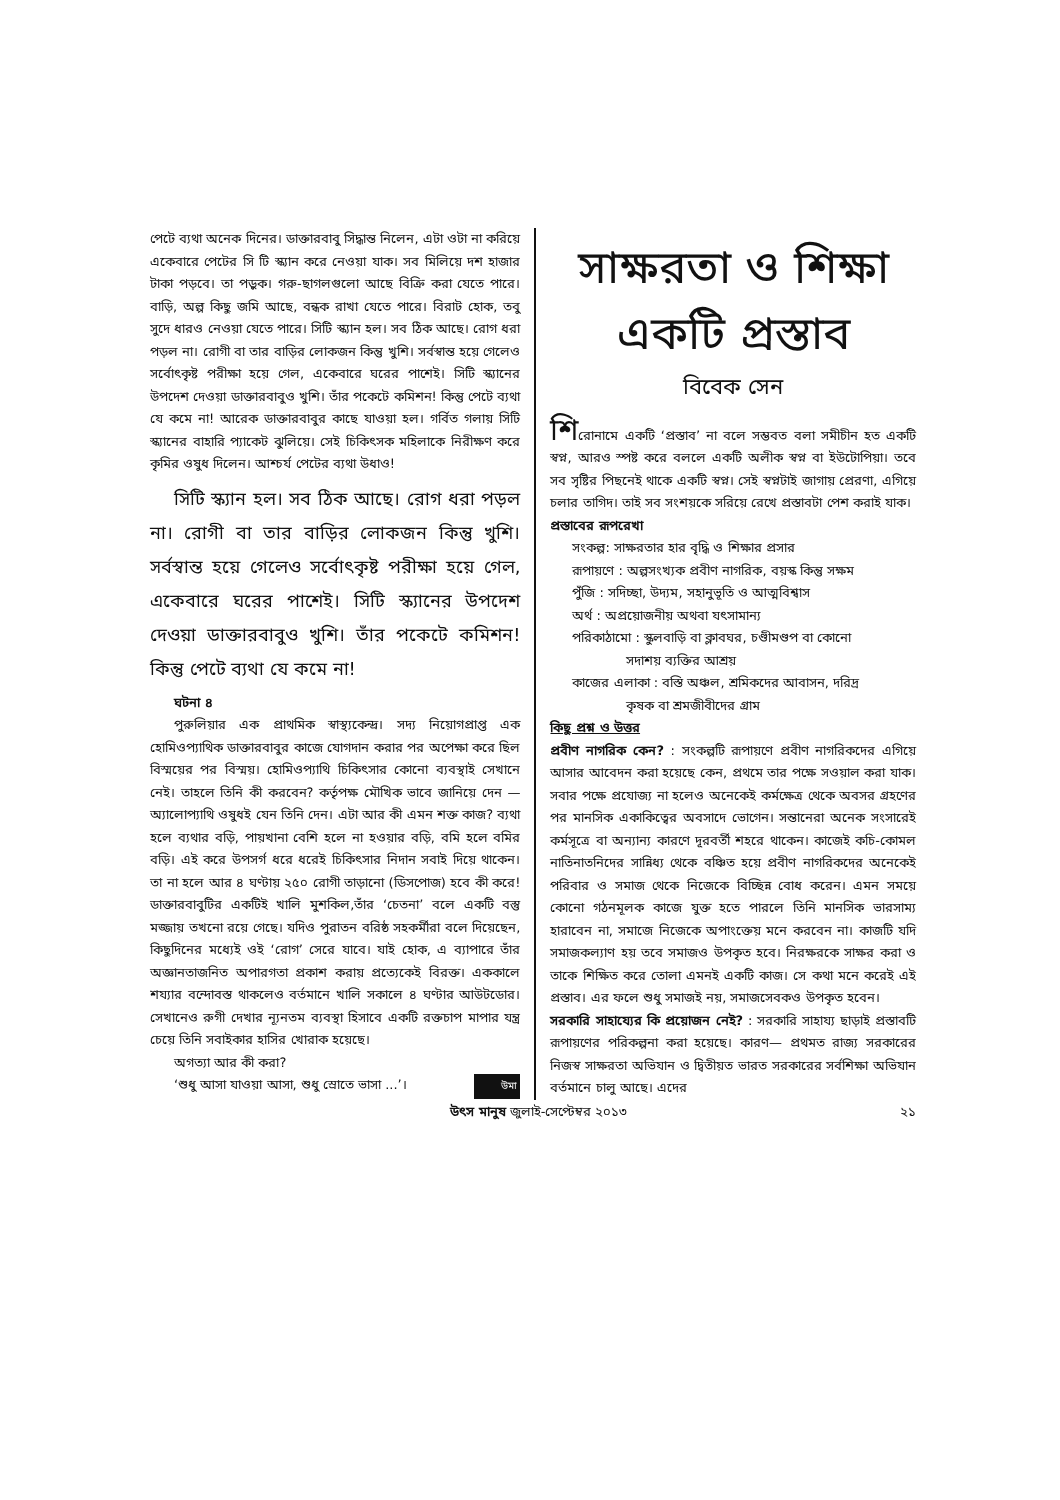পেটে ব্যথা অনেক দিনের। ডাক্তারবাবু সিদ্ধান্ত নিলেন, এটা ওটা না করিয়ে একেবারে পেটের সি টি স্ক্যান করে নেওয়া যাক। সব মিলিয়ে দশ হাজার টাকা পড়বে। তা পড়ুক। গরু-ছাগলগুলো আছে বিক্রি করা যেতে পারে। বাড়ি, অল্প কিছু জমি আছে, বন্ধক রাখা যেতে পারে। বিরাট হোক, তবু সুদে ধারও নেওয়া যেতে পারে। সিটি স্ক্যান হল। সব ঠিক আছে। রোগ ধরা পড়ল না। রোগী বা তার বাড়ির লোকজন কিন্তু খুশি। সর্বস্বান্ত হয়ে গেলেও সর্বোৎকৃষ্ট পরীক্ষা হয়ে গেল, একেবারে ঘরের পাশেই। সিটি স্ক্যানের উপদেশ দেওয়া ডাক্তারবাবুও খুশি। তাঁর পকেটে কমিশন! কিন্তু পেটে ব্যথা যে কমে না! আরেক ডাক্তারবাবুর কাছে যাওয়া হল। গর্বিত গলায় সিটি স্ক্যানের বাহারি প্যাকেট ঝুলিয়ে। সেই চিকিৎসক মহিলাকে নিরীক্ষণ করে কৃমির ওষুধ দিলেন। আশ্চর্য পেটের ব্যথা উধাও!
সিটি স্ক্যান হল। সব ঠিক আছে। রোগ ধরা পড়ল না। রোগী বা তার বাড়ির লোকজন কিন্তু খুশি। সর্বস্বান্ত হয়ে গেলেও সর্বোৎকৃষ্ট পরীক্ষা হয়ে গেল, একেবারে ঘরের পাশেই। সিটি স্ক্যানের উপদেশ দেওয়া ডাক্তারবাবুও খুশি। তাঁর পকেটে কমিশন! কিন্তু পেটে ব্যথা যে কমে না!
ঘটনা ৪
পুরুলিয়ার এক প্রাথমিক স্বাস্থ্যকেন্দ্র। সদ্য নিয়োগপ্রাপ্ত এক হোমিওপ্যাথিক ডাক্তারবাবুর কাজে যোগদান করার পর অপেক্ষা করে ছিল বিস্ময়ের পর বিস্ময়। হোমিওপ্যাথি চিকিৎসার কোনো ব্যবস্থাই সেখানে নেই। তাহলে তিনি কী করবেন? কর্তৃপক্ষ মৌখিক ভাবে জানিয়ে দেন —অ্যালোপ্যাথি ওষুধই যেন তিনি দেন। এটা আর কী এমন শক্ত কাজ? ব্যথা হলে ব্যথার বড়ি, পায়খানা বেশি হলে না হওয়ার বড়ি, বমি হলে বমির বড়ি। এই করে উপসর্গ ধরে ধরেই চিকিৎসার নিদান সবাই দিয়ে থাকেন। তা না হলে আর ৪ ঘণ্টায় ২৫০ রোগী তাড়ানো (ডিসপোজ) হবে কী করে! ডাক্তারবাবুটির একটিই খালি মুশকিল,তাঁর ‘চেতনা’ বলে একটি বস্তু মজ্জায় তখনো রয়ে গেছে। যদিও পুরাতন বরিষ্ঠ সহকর্মীরা বলে দিয়েছেন, কিছুদিনের মধ্যেই ওই ‘রোগ’ সেরে যাবে। যাই হোক, এ ব্যাপারে তাঁর অজ্ঞানতাজনিত অপারগতা প্রকাশ করায় প্রত্যেকেই বিরক্ত। এককালে শয্যার বন্দোবস্ত থাকলেও বর্তমানে খালি সকালে ৪ ঘণ্টার আউটডোর। সেখানেও রুগী দেখার ন্যূনতম ব্যবস্থা হিসাবে একটি রক্তচাপ মাপার যন্ত্র চেয়ে তিনি সবাইকার হাসির খোরাক হয়েছে।
অগত্যা আর কী করা?
‘শুধু আসা যাওয়া আসা, শুধু স্রোতে ভাসা ...’। উমা
সাক্ষরতা ও শিক্ষা
একটি প্রস্তাব
বিবেক সেন
শিরোনামে একটি ‘প্রস্তাব’ না বলে সম্ভবত বলা সমীচীন হত একটি স্বপ্ন, আরও স্পষ্ট করে বললে একটি অলীক স্বপ্ন বা ইউটোপিয়া। তবে সব সৃষ্টির পিছনেই থাকে একটি স্বপ্ন। সেই স্বপ্নটাই জাগায় প্রেরণা, এগিয়ে চলার তাগিদ। তাই সব সংশয়কে সরিয়ে রেখে প্রস্তাবটা পেশ করাই যাক।
প্রস্তাবের রূপরেখা
সংকল্প: সাক্ষরতার হার বৃদ্ধি ও শিক্ষার প্রসার
রূপায়ণে : অল্পসংখ্যক প্রবীণ নাগরিক, বয়স্ক কিন্তু সক্ষম
পুঁজি : সদিচ্ছা, উদ্যম, সহানুভূতি ও আত্মবিশ্বাস
অর্থ : অপ্রয়োজনীয় অথবা যৎসামান্য
পরিকাঠামো : স্কুলবাড়ি বা ক্লাবঘর, চণ্ডীমণ্ডপ বা কোনো
সদাশয় ব্যক্তির আশ্রয়
কাজের এলাকা : বস্তি অঞ্চল, শ্রমিকদের আবাসন, দরিদ্র
কৃষক বা শ্রমজীবীদের গ্রাম
কিছু প্রশ্ন ও উত্তর
প্রবীণ নাগরিক কেন? : সংকল্পটি রূপায়ণে প্রবীণ নাগরিকদের এগিয়ে আসার আবেদন করা হয়েছে কেন, প্রথমে তার পক্ষে সওয়াল করা যাক। সবার পক্ষে প্রযোজ্য না হলেও অনেকেই কর্মক্ষেত্র থেকে অবসর গ্রহণের পর মানসিক একাকিত্বের অবসাদে ভোগেন। সন্তানেরা অনেক সংসারেই কর্মসূত্রে বা অন্যান্য কারণে দূরবর্তী শহরে থাকেন। কাজেই কচি-কোমল নাতিনাতনিদের সান্নিধ্য থেকে বঞ্চিত হয়ে প্রবীণ নাগরিকদের অনেকেই পরিবার ও সমাজ থেকে নিজেকে বিচ্ছিন্ন বোধ করেন। এমন সময়ে কোনো গঠনমূলক কাজে যুক্ত হতে পারলে তিনি মানসিক ভারসাম্য হারাবেন না, সমাজে নিজেকে অপাংক্তেয় মনে করবেন না। কাজটি যদি সমাজকল্যাণ হয় তবে সমাজও উপকৃত হবে। নিরক্ষরকে সাক্ষর করা ও তাকে শিক্ষিত করে তোলা এমনই একটি কাজ। সে কথা মনে করেই এই প্রস্তাব। এর ফলে শুধু সমাজই নয়, সমাজসেবকও উপকৃত হবেন।
সরকারি সাহায্যের কি প্রয়োজন নেই? : সরকারি সাহায্য ছাড়াই প্রস্তাবটি রূপায়ণের পরিকল্পনা করা হয়েছে। কারণ— প্রথমত রাজ্য সরকারের নিজস্ব সাক্ষরতা অভিযান ও দ্বিতীয়ত ভারত সরকারের সর্বশিক্ষা অভিযান বর্তমানে চালু আছে। এদের
উৎস মানুষ জুলাই-সেপ্টেম্বর ২০১৩ ২১